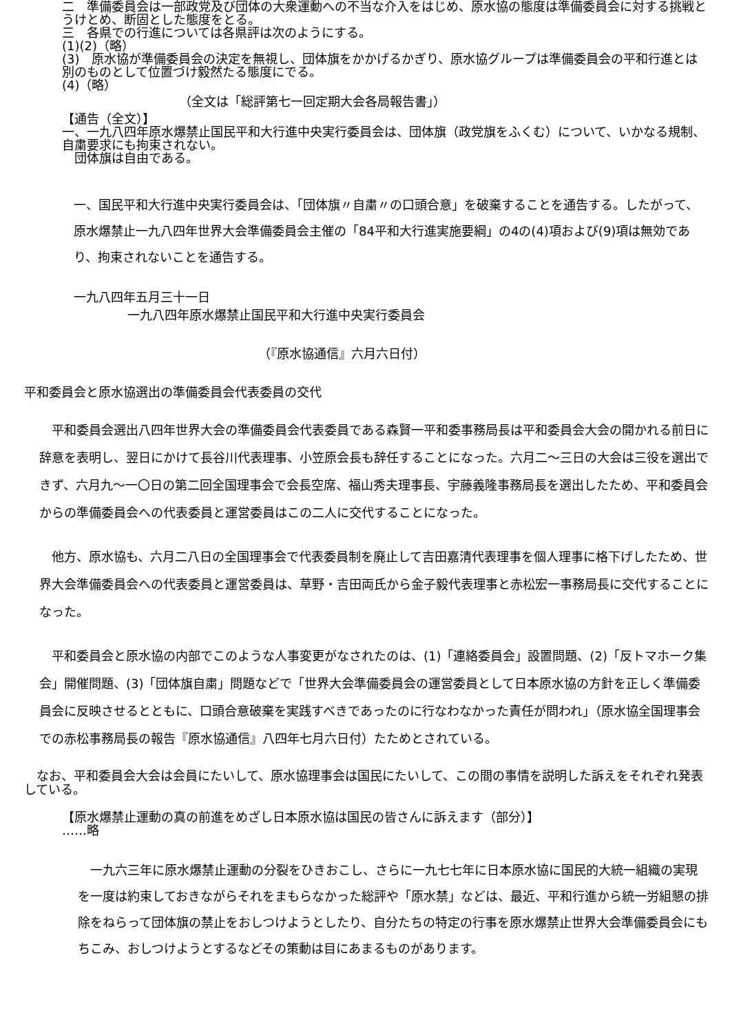二　準備委員会は一部政党及び団体の大衆運動への不当な介入をはじめ、原水協の態度は準備委員会に対する挑戦とうけとめ、断固とした態度をとる。
三　各県での行進については各県評は次のようにする。
(1)(2)（略）
(3)　原水協が準備委員会の決定を無視し、団体旗をかかげるかぎり、原水協グループは準備委員会の平和行進とは別のものとして位置づけ毅然たる態度にでる。
(4)（略）
（全文は「総評第七一回定期大会各局報告書」）
【通告（全文）】
一、一九八四年原水爆禁止国民平和大行進中央実行委員会は、団体旗（政党旗をふくむ）について、いかなる規制、自粛要求にも拘束されない。
　団体旗は自由である。
一、国民平和大行進中央実行委員会は、「団体旗〃自粛〃の口頭合意」を破棄することを通告する。したがって、原水爆禁止一九八四年世界大会準備委員会主催の「84平和大行進実施要綱」の4の(4)項および(9)項は無効であり、拘束されないことを通告する。
一九八四年五月三十一日
一九八四年原水爆禁止国民平和大行進中央実行委員会
（『原水協通信』六月六日付）
平和委員会と原水協選出の準備委員会代表委員の交代
　平和委員会選出八四年世界大会の準備委員会代表委員である森賢一平和委事務局長は平和委員会大会の開かれる前日に辞意を表明し、翌日にかけて長谷川代表理事、小笠原会長も辞任することになった。六月二～三日の大会は三役を選出できず、六月九～一〇日の第二回全国理事会で会長空席、福山秀夫理事長、宇藤義隆事務局長を選出したため、平和委員会からの準備委員会への代表委員と運営委員はこの二人に交代することになった。
　他方、原水協も、六月二八日の全国理事会で代表委員制を廃止して吉田嘉清代表理事を個人理事に格下げしたため、世界大会準備委員会への代表委員と運営委員は、草野・吉田両氏から金子毅代表理事と赤松宏一事務局長に交代することになった。
　平和委員会と原水協の内部でこのような人事変更がなされたのは、(1)「連絡委員会」設置問題、(2)「反トマホーク集会」開催問題、(3)「団体旗自粛」問題などで「世界大会準備委員会の運営委員として日本原水協の方針を正しく準備委員会に反映させるとともに、口頭合意破棄を実践すべきであったのに行なわなかった責任が問われ」（原水協全国理事会での赤松事務局長の報告『原水協通信』八四年七月六日付）たためとされている。
　なお、平和委員会大会は会員にたいして、原水協理事会は国民にたいして、この間の事情を説明した訴えをそれぞれ発表している。
【原水爆禁止運動の真の前進をめざし日本原水協は国民の皆さんに訴えます（部分）】
……略
　一九六三年に原水爆禁止運動の分裂をひきおこし、さらに一九七七年に日本原水協に国民的大統一組織の実現を一度は約束しておきながらそれをまもらなかった総評や「原水禁」などは、最近、平和行進から統一労組懇の排除をねらって団体旗の禁止をおしつけようとしたり、自分たちの特定の行事を原水爆禁止世界大会準備委員会にもちこみ、おしつけようとするなどその策動は目にあまるものがあります。